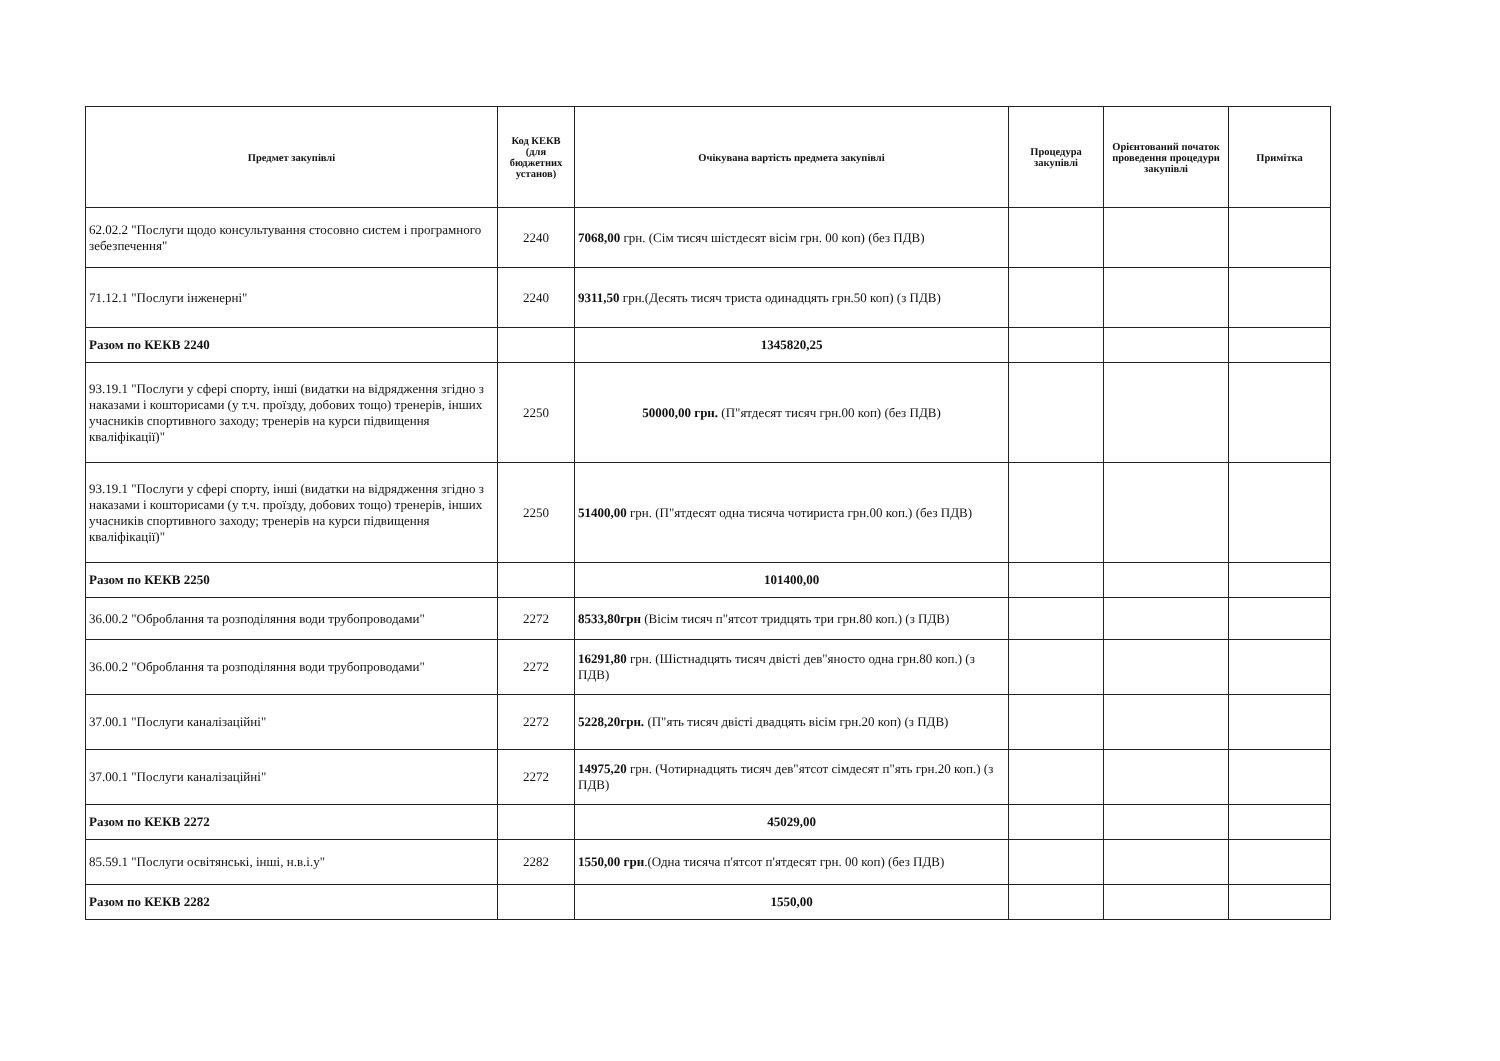| Предмет закупівлі | Код КЕКВ (для бюджетних установ) | Очікувана вартість предмета закупівлі | Процедура закупівлі | Орієнтований початок проведення процедури закупівлі | Примітка |
| --- | --- | --- | --- | --- | --- |
| 62.02.2 "Послуги щодо консультування стосовно систем і програмного зебезпечення" | 2240 | 7068,00 грн. (Сім тисяч шістдесят вісім грн. 00 коп) (без ПДВ) | | | |
| 71.12.1 "Послуги інженерні" | 2240 | 9311,50 грн.(Десять тисяч триста одинадцять грн.50 коп) (з ПДВ) | | | |
| Разом по КЕКВ 2240 | | 1345820,25 | | | |
| 93.19.1 "Послуги у сфері спорту, інші (видатки на відрядження згідно з наказами і кошторисами (у т.ч. проїзду, добових тощо) тренерів, інших учасників спортивного заходу; тренерів на курси підвищення кваліфікації)" | 2250 | 50000,00 грн. (П"ятдесят тисяч грн.00 коп) (без ПДВ) | | | |
| 93.19.1 "Послуги у сфері спорту, інші (видатки на відрядження згідно з наказами і кошторисами (у т.ч. проїзду, добових тощо) тренерів, інших учасників спортивного заходу; тренерів на курси підвищення кваліфікації)" | 2250 | 51400,00 грн. (П"ятдесят одна тисяча чотириста грн.00 коп.) (без ПДВ) | | | |
| Разом по КЕКВ 2250 | | 101400,00 | | | |
| 36.00.2 "Оброблання та розподіляння води трубопроводами" | 2272 | 8533,80грн (Вісім тисяч п"ятсот тридцять три грн.80 коп.) (з ПДВ) | | | |
| 36.00.2 "Оброблання та розподіляння води трубопроводами" | 2272 | 16291,80 грн. (Шістнадцять тисяч двісті дев"яносто одна грн.80 коп.) (з ПДВ) | | | |
| 37.00.1 "Послуги каналізаційні" | 2272 | 5228,20грн. (П"ять тисяч двісті двадцять вісім грн.20 коп) (з ПДВ) | | | |
| 37.00.1 "Послуги каналізаційні" | 2272 | 14975,20 грн. (Чотирнадцять тисяч дев"ятсот сімдесят п"ять грн.20 коп.) (з ПДВ) | | | |
| Разом по КЕКВ 2272 | | 45029,00 | | | |
| 85.59.1 "Послуги освітянські, інші, н.в.і.у" | 2282 | 1550,00 грн .(Одна тисяча п'ятсот п'ятдесят грн. 00 коп) (без ПДВ) | | | |
| Разом по КЕКВ 2282 | | 1550,00 | | | |